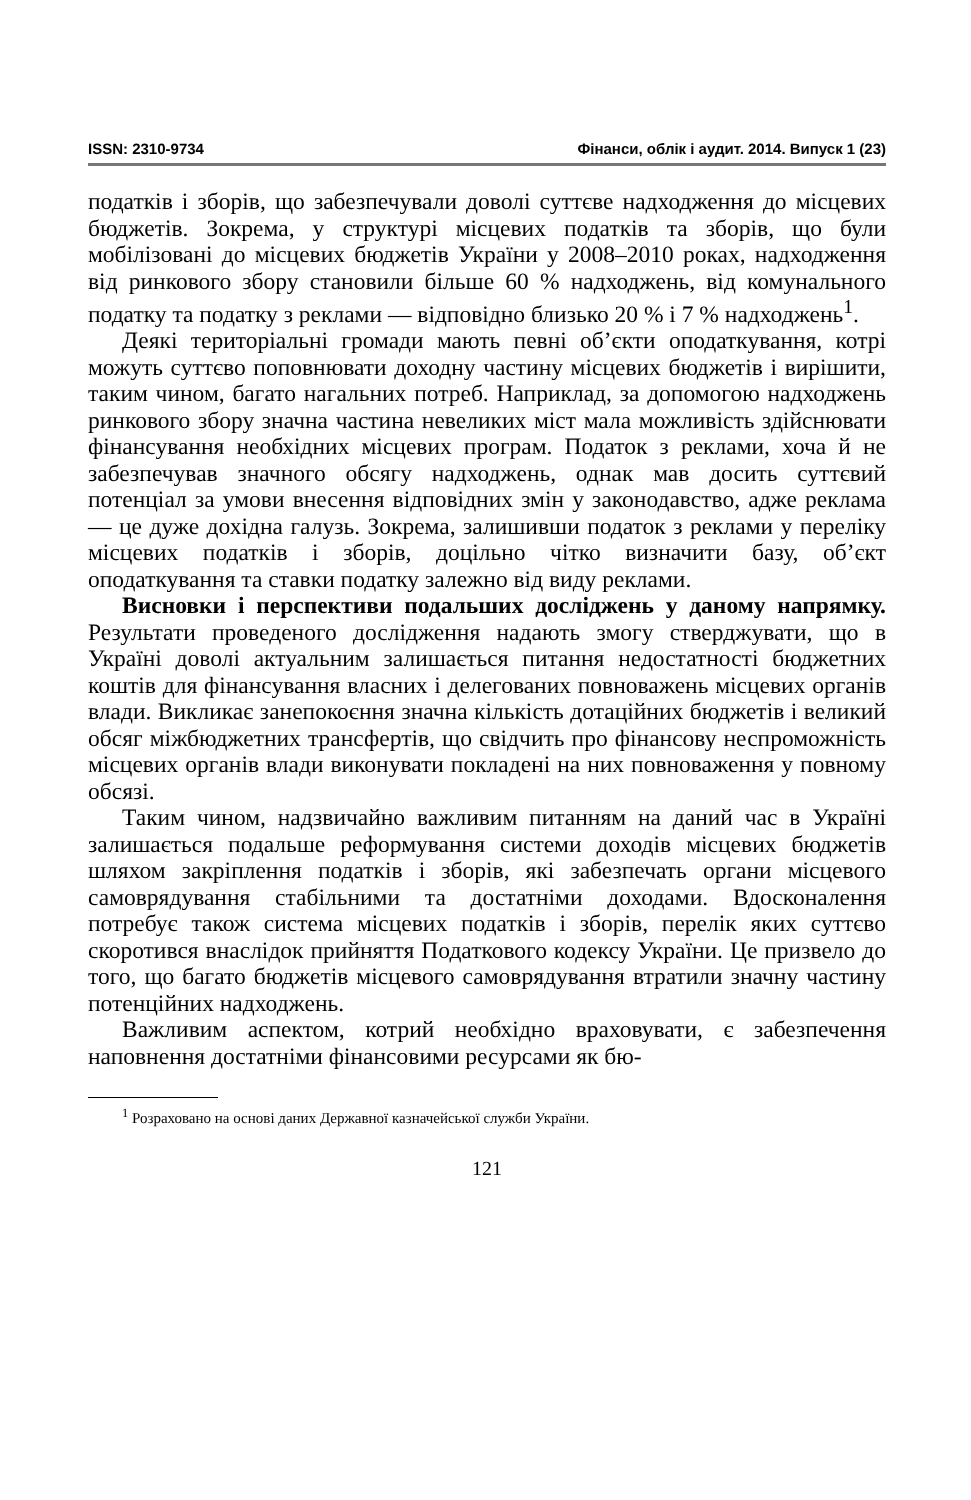ISSN: 2310-9734 Фінанси, облік і аудит. 2014. Випуск 1 (23)
податків і зборів, що забезпечували доволі суттєве надходження до місцевих бюджетів. Зокрема, у структурі місцевих податків та зборів, що були мобілізовані до місцевих бюджетів України у 2008–2010 роках, надходження від ринкового збору становили більше 60 % надходжень, від комунального податку та податку з реклами — відповідно близько 20 % і 7 % надходжень<sup>1</sup>.
Деякі територіальні громади мають певні об’єкти оподаткування, котрі можуть суттєво поповнювати доходну частину місцевих бюджетів і вирішити, таким чином, багато нагальних потреб. Наприклад, за допомогою надходжень ринкового збору значна частина невеликих міст мала можливість здійснювати фінансування необхідних місцевих програм. Податок з реклами, хоча й не забезпечував значного обсягу надходжень, однак мав досить суттєвий потенціал за умови внесення відповідних змін у законодавство, адже реклама — це дуже дохідна галузь. Зокрема, залишивши податок з реклами у переліку місцевих податків і зборів, доцільно чітко визначити базу, об’єкт оподаткування та ставки податку залежно від виду реклами.
Висновки і перспективи подальших досліджень у даному напрямку. Результати проведеного дослідження надають змогу стверджувати, що в Україні доволі актуальним залишається питання недостатності бюджетних коштів для фінансування власних і делегованих повноважень місцевих органів влади. Викликає занепокоєння значна кількість дотаційних бюджетів і великий обсяг міжбюджетних трансфертів, що свідчить про фінансову неспроможність місцевих органів влади виконувати покладені на них повноваження у повному обсязі.
Таким чином, надзвичайно важливим питанням на даний час в Україні залишається подальше реформування системи доходів місцевих бюджетів шляхом закріплення податків і зборів, які забезпечать органи місцевого самоврядування стабільними та достатніми доходами. Вдосконалення потребує також система місцевих податків і зборів, перелік яких суттєво скоротився внаслідок прийняття Податкового кодексу України. Це призвело до того, що багато бюджетів місцевого самоврядування втратили значну частину потенційних надходжень.
Важливим аспектом, котрий необхідно враховувати, є забезпечення наповнення достатніми фінансовими ресурсами як бю-
<sup>1</sup> Розраховано на основі даних Державної казначейської служби України.
121